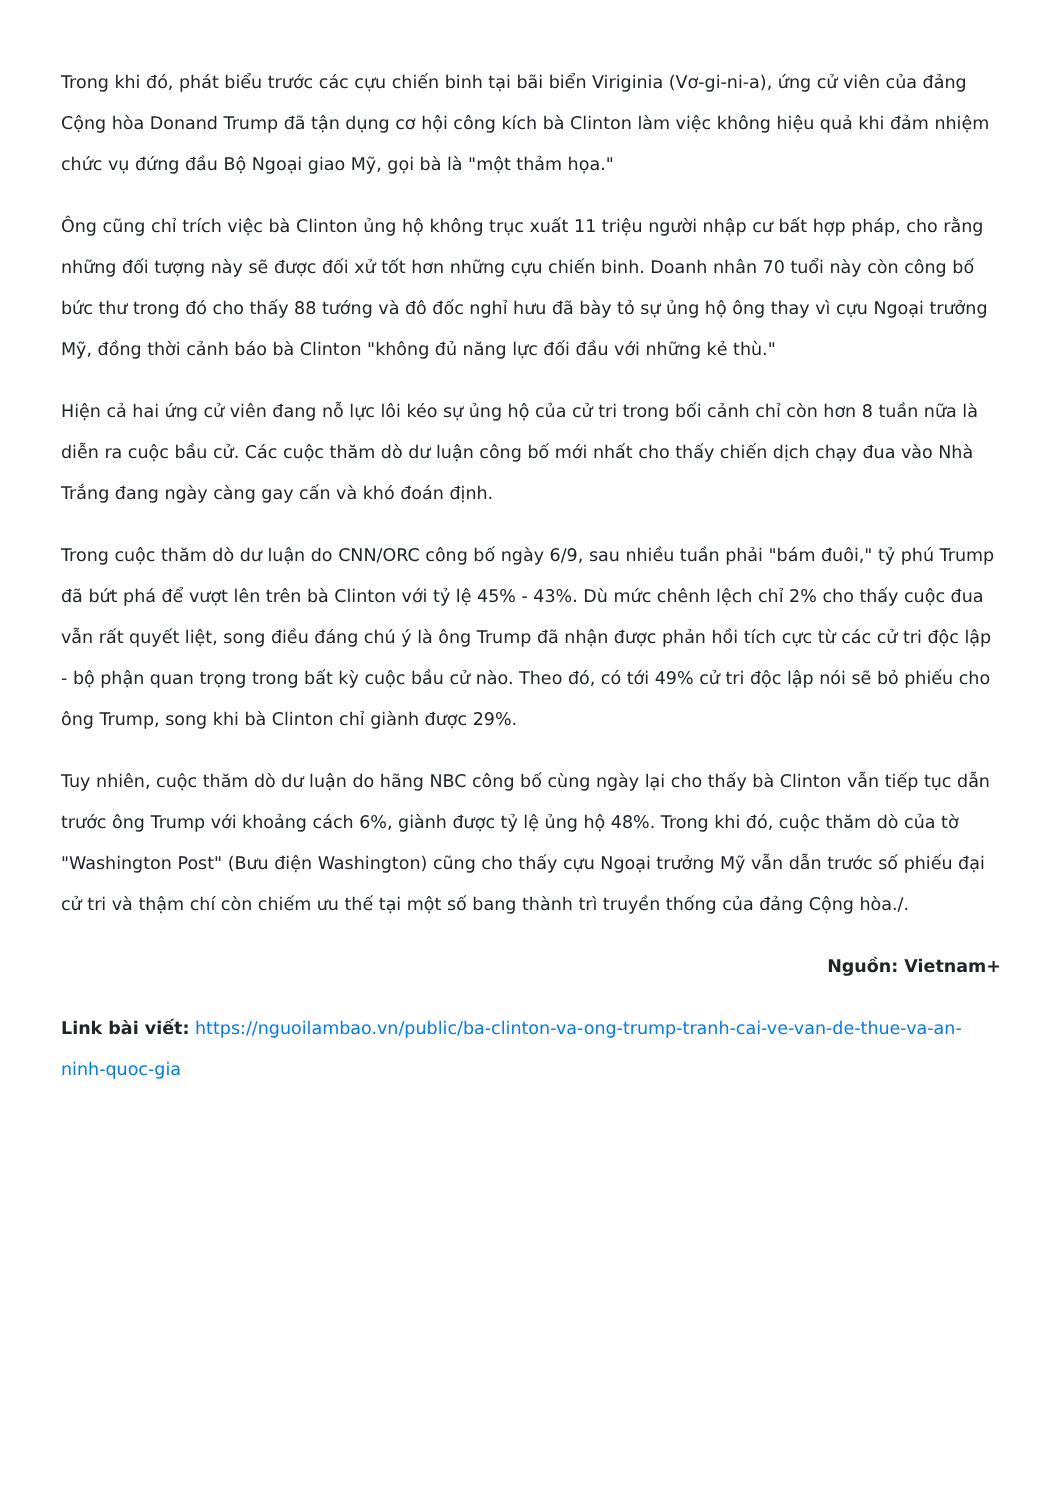Trong khi đó, phát biểu trước các cựu chiến binh tại bãi biển Viriginia (Vơ-gi-ni-a), ứng cử viên của đảng Cộng hòa Donand Trump đã tận dụng cơ hội công kích bà Clinton làm việc không hiệu quả khi đảm nhiệm chức vụ đứng đầu Bộ Ngoại giao Mỹ, gọi bà là "một thảm họa."
Ông cũng chỉ trích việc bà Clinton ủng hộ không trục xuất 11 triệu người nhập cư bất hợp pháp, cho rằng những đối tượng này sẽ được đối xử tốt hơn những cựu chiến binh. Doanh nhân 70 tuổi này còn công bố bức thư trong đó cho thấy 88 tướng và đô đốc nghỉ hưu đã bày tỏ sự ủng hộ ông thay vì cựu Ngoại trưởng Mỹ, đồng thời cảnh báo bà Clinton "không đủ năng lực đối đầu với những kẻ thù."
Hiện cả hai ứng cử viên đang nỗ lực lôi kéo sự ủng hộ của cử tri trong bối cảnh chỉ còn hơn 8 tuần nữa là diễn ra cuộc bầu cử. Các cuộc thăm dò dư luận công bố mới nhất cho thấy chiến dịch chạy đua vào Nhà Trắng đang ngày càng gay cấn và khó đoán định.
Trong cuộc thăm dò dư luận do CNN/ORC công bố ngày 6/9, sau nhiều tuần phải "bám đuôi," tỷ phú Trump đã bứt phá để vượt lên trên bà Clinton với tỷ lệ 45% - 43%. Dù mức chênh lệch chỉ 2% cho thấy cuộc đua vẫn rất quyết liệt, song điều đáng chú ý là ông Trump đã nhận được phản hồi tích cực từ các cử tri độc lập - bộ phận quan trọng trong bất kỳ cuộc bầu cử nào. Theo đó, có tới 49% cử tri độc lập nói sẽ bỏ phiếu cho ông Trump, song khi bà Clinton chỉ giành được 29%.
Tuy nhiên, cuộc thăm dò dư luận do hãng NBC công bố cùng ngày lại cho thấy bà Clinton vẫn tiếp tục dẫn trước ông Trump với khoảng cách 6%, giành được tỷ lệ ủng hộ 48%. Trong khi đó, cuộc thăm dò của tờ "Washington Post" (Bưu điện Washington) cũng cho thấy cựu Ngoại trưởng Mỹ vẫn dẫn trước số phiếu đại cử tri và thậm chí còn chiếm ưu thế tại một số bang thành trì truyền thống của đảng Cộng hòa./.
Nguồn: Vietnam+
Link bài viết: https://nguoilambao.vn/public/ba-clinton-va-ong-trump-tranh-cai-ve-van-de-thue-va-an-ninh-quoc-gia